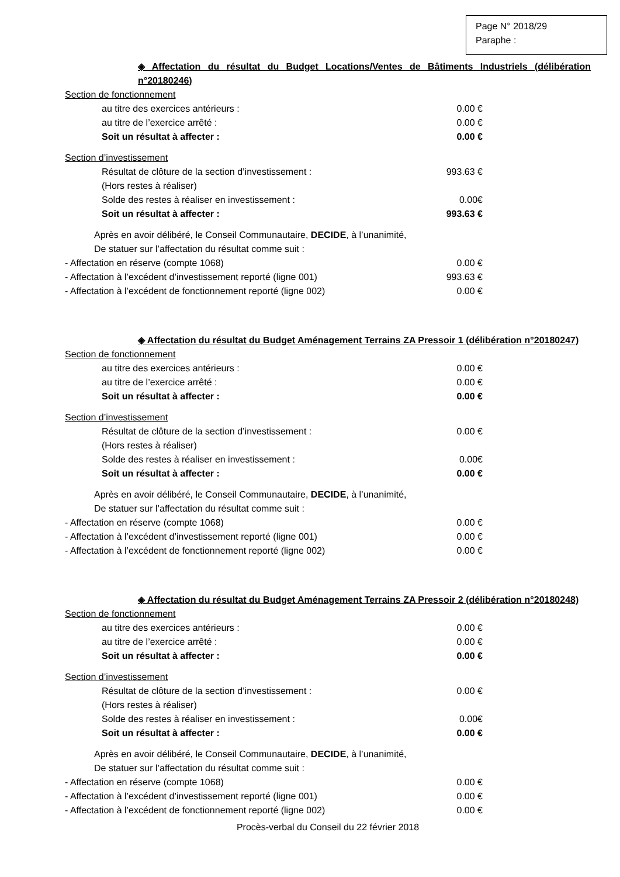Page N° 2018/29
Paraphe :
◈ Affectation du résultat du Budget Locations/Ventes de Bâtiments Industriels (délibération n°20180246)
Section de fonctionnement
au titre des exercices antérieurs : 0.00 €
au titre de l’exercice arrêté : 0.00 €
Soit un résultat à affecter : 0.00 €
Section d’investissement
Résultat de clôture de la section d’investissement : 993.63 €
(Hors restes à réaliser)
Solde des restes à réaliser en investissement : 0.00€
Soit un résultat à affecter : 993.63 €
Après en avoir délibéré, le Conseil Communautaire, DECIDE, à l’unanimité,
De statuer sur l’affectation du résultat comme suit :
- Affectation en réserve (compte 1068) 0.00 €
- Affectation à l’excédent d’investissement reporté (ligne 001) 993.63 €
- Affectation à l’excédent de fonctionnement reporté (ligne 002) 0.00 €
◈ Affectation du résultat du Budget Aménagement Terrains ZA Pressoir 1 (délibération n°20180247)
Section de fonctionnement
au titre des exercices antérieurs : 0.00 €
au titre de l’exercice arrêté : 0.00 €
Soit un résultat à affecter : 0.00 €
Section d’investissement
Résultat de clôture de la section d’investissement : 0.00 €
(Hors restes à réaliser)
Solde des restes à réaliser en investissement : 0.00€
Soit un résultat à affecter : 0.00 €
Après en avoir délibéré, le Conseil Communautaire, DECIDE, à l’unanimité,
De statuer sur l’affectation du résultat comme suit :
- Affectation en réserve (compte 1068) 0.00 €
- Affectation à l’excédent d’investissement reporté (ligne 001) 0.00 €
- Affectation à l’excédent de fonctionnement reporté (ligne 002) 0.00 €
◈ Affectation du résultat du Budget Aménagement Terrains ZA Pressoir 2 (délibération n°20180248)
Section de fonctionnement
au titre des exercices antérieurs : 0.00 €
au titre de l’exercice arrêté : 0.00 €
Soit un résultat à affecter : 0.00 €
Section d’investissement
Résultat de clôture de la section d’investissement : 0.00 €
(Hors restes à réaliser)
Solde des restes à réaliser en investissement : 0.00€
Soit un résultat à affecter : 0.00 €
Après en avoir délibéré, le Conseil Communautaire, DECIDE, à l’unanimité,
De statuer sur l’affectation du résultat comme suit :
- Affectation en réserve (compte 1068) 0.00 €
- Affectation à l’excédent d’investissement reporté (ligne 001) 0.00 €
- Affectation à l’excédent de fonctionnement reporté (ligne 002) 0.00 €
Procès-verbal du Conseil du 22 février 2018